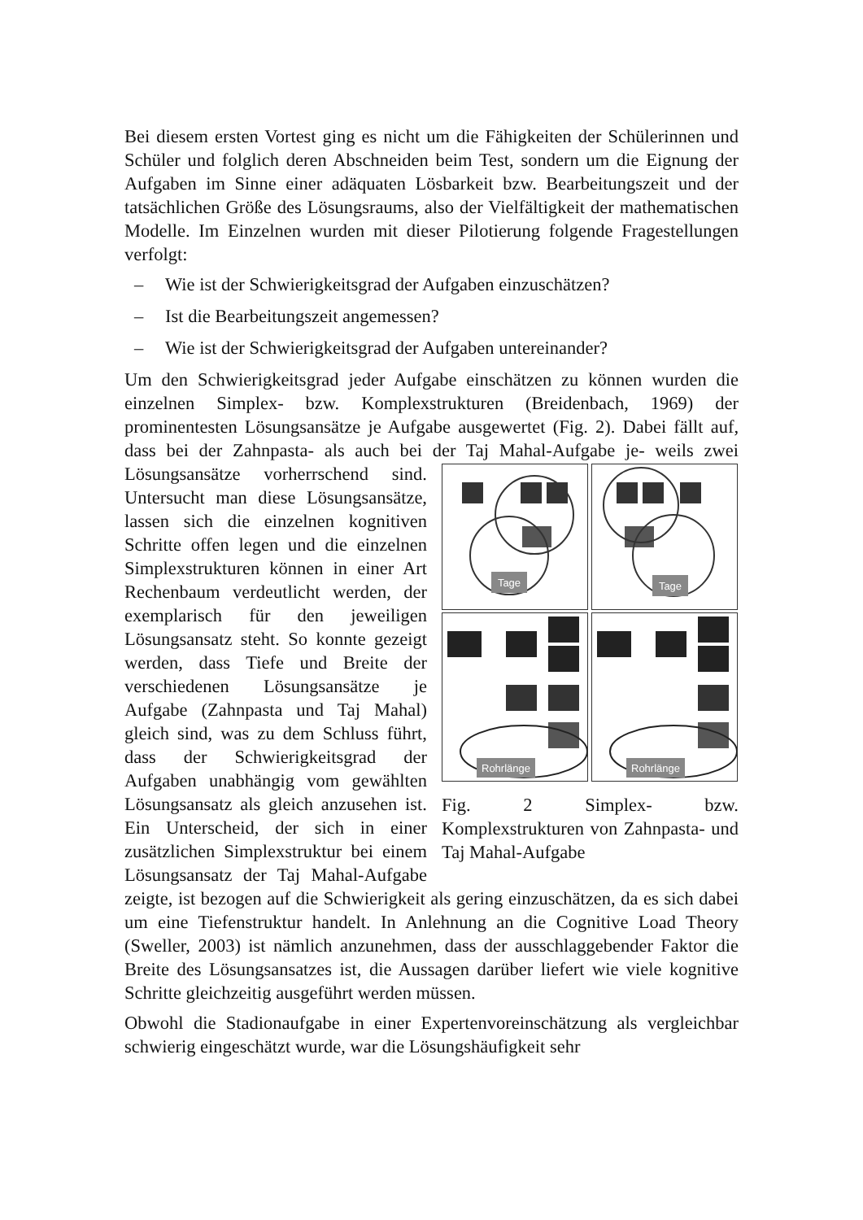Bei diesem ersten Vortest ging es nicht um die Fähigkeiten der Schülerinnen und Schüler und folglich deren Abschneiden beim Test, sondern um die Eignung der Aufgaben im Sinne einer adäquaten Lösbarkeit bzw. Bearbeitungszeit und der tatsächlichen Größe des Lösungsraums, also der Vielfältigkeit der mathematischen Modelle. Im Einzelnen wurden mit dieser Pilotierung folgende Fragestellungen verfolgt:
– Wie ist der Schwierigkeitsgrad der Aufgaben einzuschätzen?
– Ist die Bearbeitungszeit angemessen?
– Wie ist der Schwierigkeitsgrad der Aufgaben untereinander?
Um den Schwierigkeitsgrad jeder Aufgabe einschätzen zu können wurden die einzelnen Simplex- bzw. Komplexstrukturen (Breidenbach, 1969) der prominentesten Lösungsansätze je Aufgabe ausgewertet (Fig. 2). Dabei fällt auf, dass bei der Zahnpasta- als auch bei der Taj Mahal-Aufgabe je-
Tage
Tage
Rohrlänge
Rohrlänge
Fig. 2 Simplex- bzw. Komplexstrukturen von Zahnpasta- und Taj Mahal-Aufgabe weils zwei Lösungsansätze vorherrschend sind. Untersucht man diese Lösungsansätze, lassen sich die einzelnen kognitiven Schritte offen legen und die einzelnen Simplexstrukturen können in einer Art Rechenbaum verdeutlicht werden, der exemplarisch für den jeweiligen Lösungsansatz steht. So konnte gezeigt werden, dass Tiefe und Breite der verschiedenen Lösungsansätze je Aufgabe (Zahnpasta und Taj Mahal) gleich sind, was zu dem Schluss führt, dass der Schwierigkeitsgrad der Aufgaben unabhängig vom gewählten Lösungsansatz als gleich anzusehen ist. Ein Unterscheid, der sich in einer zusätzlichen Simplexstruktur bei einem Lösungsansatz der Taj Mahal-Aufgabe zeigte, ist bezogen auf die Schwierigkeit als gering einzuschätzen, da es sich dabei um eine Tiefenstruktur handelt. In Anlehnung an die Cognitive Load Theory (Sweller, 2003) ist nämlich anzunehmen, dass der ausschlaggebender Faktor die Breite des Lösungsansatzes ist, die Aussagen darüber liefert wie viele kognitive Schritte gleichzeitig ausgeführt werden müssen.
Obwohl die Stadionaufgabe in einer Expertenvoreinschätzung als vergleichbar schwierig eingeschätzt wurde, war die Lösungshäufigkeit sehr